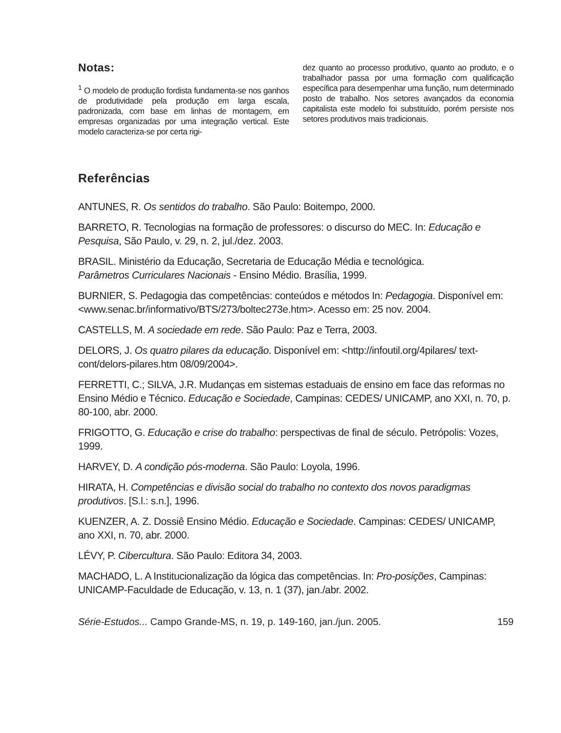Notas:
<sup>1</sup> O modelo de produção fordista fundamenta-se nos ganhos de produtividade pela produção em larga escala, padronizada, com base em linhas de montagem, em empresas organizadas por uma integração vertical. Este modelo caracteriza-se por certa rigi-
dez quanto ao processo produtivo, quanto ao produto, e o trabalhador passa por uma formação com qualificação específica para desempenhar uma função, num determinado posto de trabalho. Nos setores avançados da economia capitalista este modelo foi substituído, porém persiste nos setores produtivos mais tradicionais.
Referências
ANTUNES, R. Os sentidos do trabalho. São Paulo: Boitempo, 2000.
BARRETO, R. Tecnologias na formação de professores: o discurso do MEC. In: Educação e Pesquisa, São Paulo, v. 29, n. 2, jul./dez. 2003.
BRASIL. Ministério da Educação, Secretaria de Educação Média e tecnológica.
Parâmetros Curriculares Nacionais - Ensino Médio. Brasília, 1999.
BURNIER, S. Pedagogia das competências: conteúdos e métodos In: Pedagogia. Disponível em: <www.senac.br/informativo/BTS/273/boltec273e.htm>. Acesso em: 25 nov. 2004.
CASTELLS, M. A sociedade em rede. São Paulo: Paz e Terra, 2003.
DELORS, J. Os quatro pilares da educação. Disponível em: <http://infoutil.org/4pilares/ text-cont/delors-pilares.htm 08/09/2004>.
FERRETTI, C.; SILVA, J.R. Mudanças em sistemas estaduais de ensino em face das reformas no Ensino Médio e Técnico. Educação e Sociedade, Campinas: CEDES/ UNICAMP, ano XXI, n. 70, p. 80-100, abr. 2000.
FRIGOTTO, G. Educação e crise do trabalho: perspectivas de final de século. Petrópolis: Vozes, 1999.
HARVEY, D. A condição pós-moderna. São Paulo: Loyola, 1996.
HIRATA, H. Competências e divisão social do trabalho no contexto dos novos paradigmas produtivos. [S.l.: s.n.], 1996.
KUENZER, A. Z. Dossiê Ensino Médio. Educação e Sociedade. Campinas: CEDES/ UNICAMP, ano XXI, n. 70, abr. 2000.
LÉVY, P. Cibercultura. São Paulo: Editora 34, 2003.
MACHADO, L. A Institucionalização da lógica das competências. In: Pro-posições, Campinas: UNICAMP-Faculdade de Educação, v. 13, n. 1 (37), jan./abr. 2002.
Série-Estudos... Campo Grande-MS, n. 19, p. 149-160, jan./jun. 2005. 159